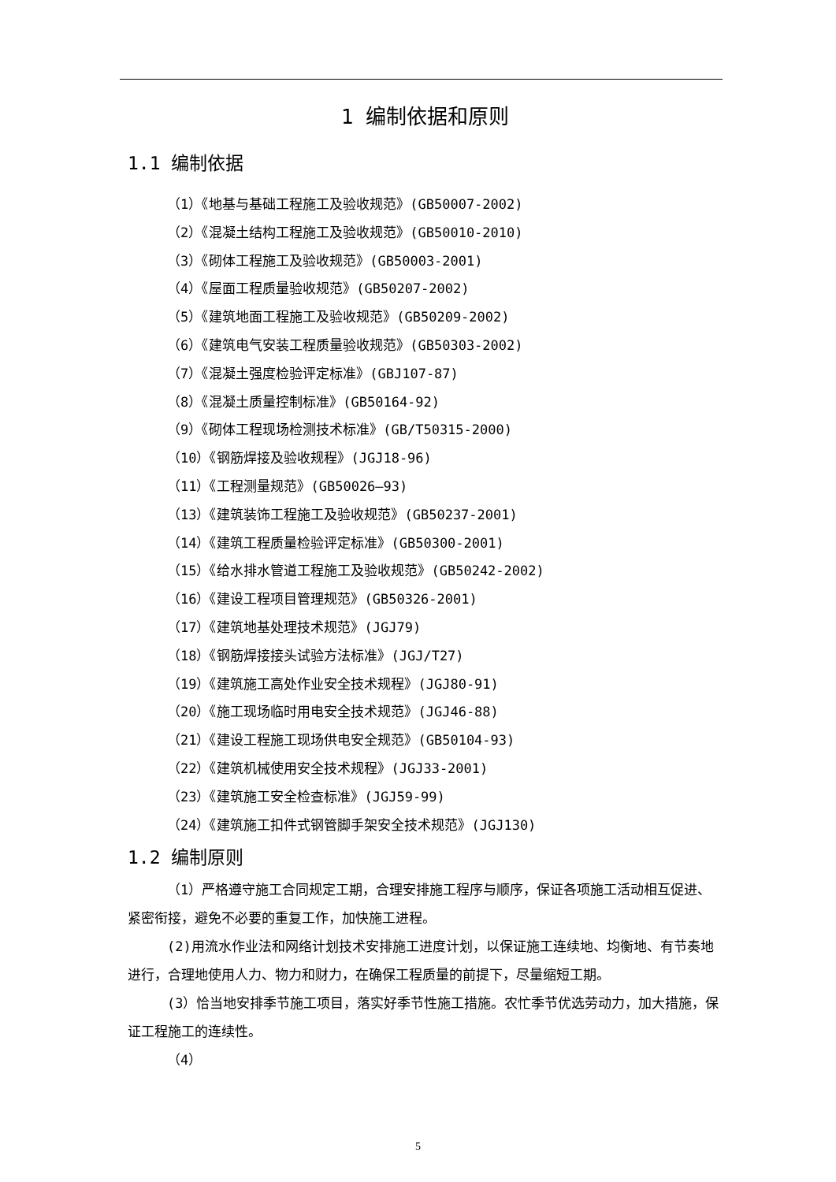1 编制依据和原则
1.1 编制依据
（1）《地基与基础工程施工及验收规范》(GB50007-2002)
（2）《混凝土结构工程施工及验收规范》(GB50010-2010)
（3）《砌体工程施工及验收规范》(GB50003-2001)
（4）《屋面工程质量验收规范》(GB50207-2002)
（5）《建筑地面工程施工及验收规范》(GB50209-2002)
（6）《建筑电气安装工程质量验收规范》(GB50303-2002)
（7）《混凝土强度检验评定标准》(GBJ107-87)
（8）《混凝土质量控制标准》(GB50164-92)
（9）《砌体工程现场检测技术标准》(GB/T50315-2000)
（10）《钢筋焊接及验收规程》(JGJ18-96)
（11）《工程测量规范》(GB50026—93)
（13）《建筑装饰工程施工及验收规范》(GB50237-2001)
（14）《建筑工程质量检验评定标准》(GB50300-2001)
（15）《给水排水管道工程施工及验收规范》(GB50242-2002)
（16）《建设工程项目管理规范》(GB50326-2001)
（17）《建筑地基处理技术规范》(JGJ79)
（18）《钢筋焊接接头试验方法标准》(JGJ/T27)
（19）《建筑施工高处作业安全技术规程》(JGJ80-91)
（20）《施工现场临时用电安全技术规范》(JGJ46-88)
（21）《建设工程施工现场供电安全规范》(GB50104-93)
（22）《建筑机械使用安全技术规程》(JGJ33-2001)
（23）《建筑施工安全检查标准》(JGJ59-99)
（24）《建筑施工扣件式钢管脚手架安全技术规范》(JGJ130)
1.2 编制原则
（1）严格遵守施工合同规定工期，合理安排施工程序与顺序，保证各项施工活动相互促进、紧密衔接，避免不必要的重复工作，加快施工进程。
(2)用流水作业法和网络计划技术安排施工进度计划，以保证施工连续地、均衡地、有节奏地进行，合理地使用人力、物力和财力，在确保工程质量的前提下，尽量缩短工期。
(3）恰当地安排季节施工项目，落实好季节性施工措施。农忙季节优选劳动力，加大措施，保证工程施工的连续性。
（4）
5